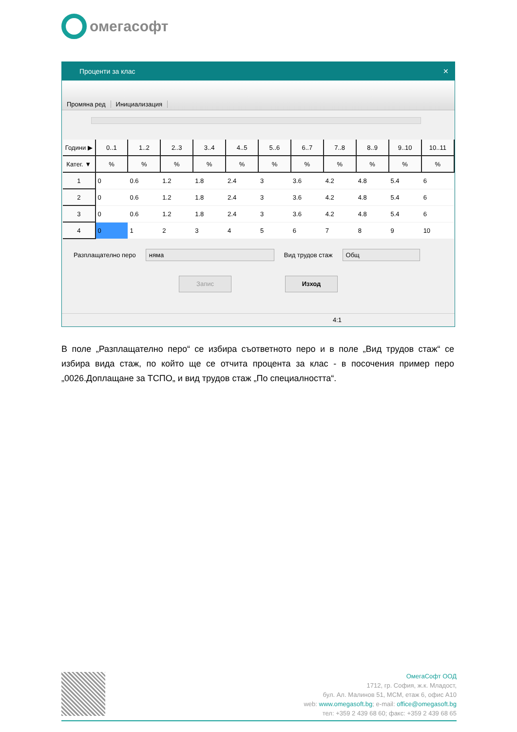омегасофт
Проценти за клас ✕
Промяна ред
Инициализация
| Години ▶ | 0..1 | 1..2 | 2..3 | 3..4 | 4..5 | 5..6 | 6..7 | 7..8 | 8..9 | 9..10 | 10..11 |
| --- | --- | --- | --- | --- | --- | --- | --- | --- | --- | --- | --- |
| Катег. ▼ | % | % | % | % | % | % | % | % | % | % | % |
| 1 | 0 | 0.6 | 1.2 | 1.8 | 2.4 | 3 | 3.6 | 4.2 | 4.8 | 5.4 | 6 |
| 2 | 0 | 0.6 | 1.2 | 1.8 | 2.4 | 3 | 3.6 | 4.2 | 4.8 | 5.4 | 6 |
| 3 | 0 | 0.6 | 1.2 | 1.8 | 2.4 | 3 | 3.6 | 4.2 | 4.8 | 5.4 | 6 |
| 4 | 0 | 1 | 2 | 3 | 4 | 5 | 6 | 7 | 8 | 9 | 10 |
Разплащателно перо
няма
Вид трудов стаж
Общ
Запис Изход
4:1
В поле „Разплащателно перо“ се избира съответното перо и в поле „Вид трудов стаж“ се избира вида стаж, по който ще се отчита процента за клас - в посочения пример перо „0026.Доплащане за ТСПО„ и вид трудов стаж „По специалността“.
ОмегаСофт ООД
1712, гр. София, ж.к. Младост,
бул. Ал. Малинов 51, МСМ, етаж 6, офис А10
web: www.omegasoft.bg; e-mail: office@omegasoft.bg
тел: +359 2 439 68 60; факс: +359 2 439 68 65